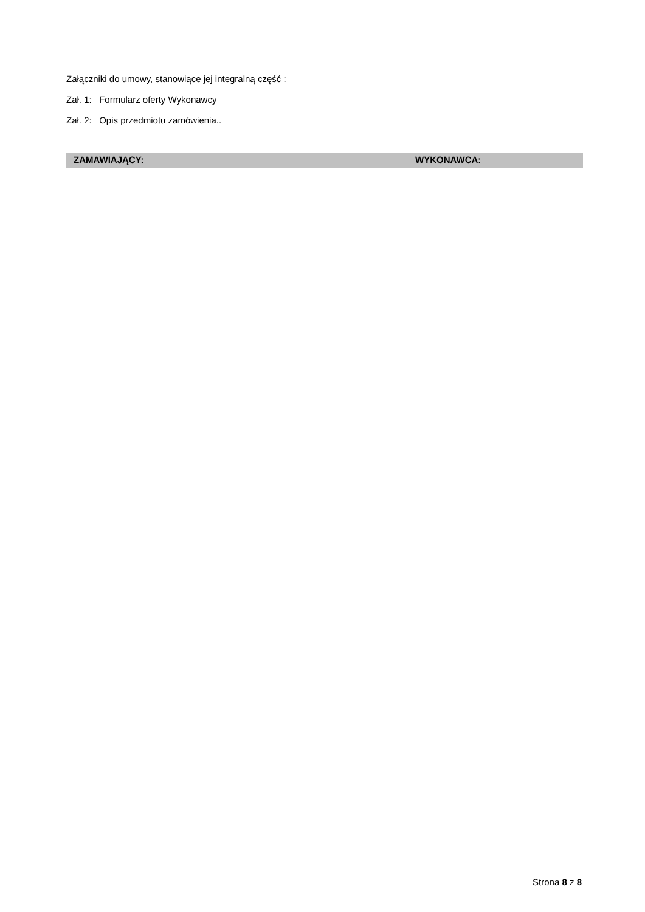Załączniki do umowy, stanowiące jej integralną część :
Zał. 1: Formularz oferty Wykonawcy
Zał. 2: Opis przedmiotu zamówienia..
ZAMAWIAJĄCY: WYKONAWCA:
Strona 8 z 8